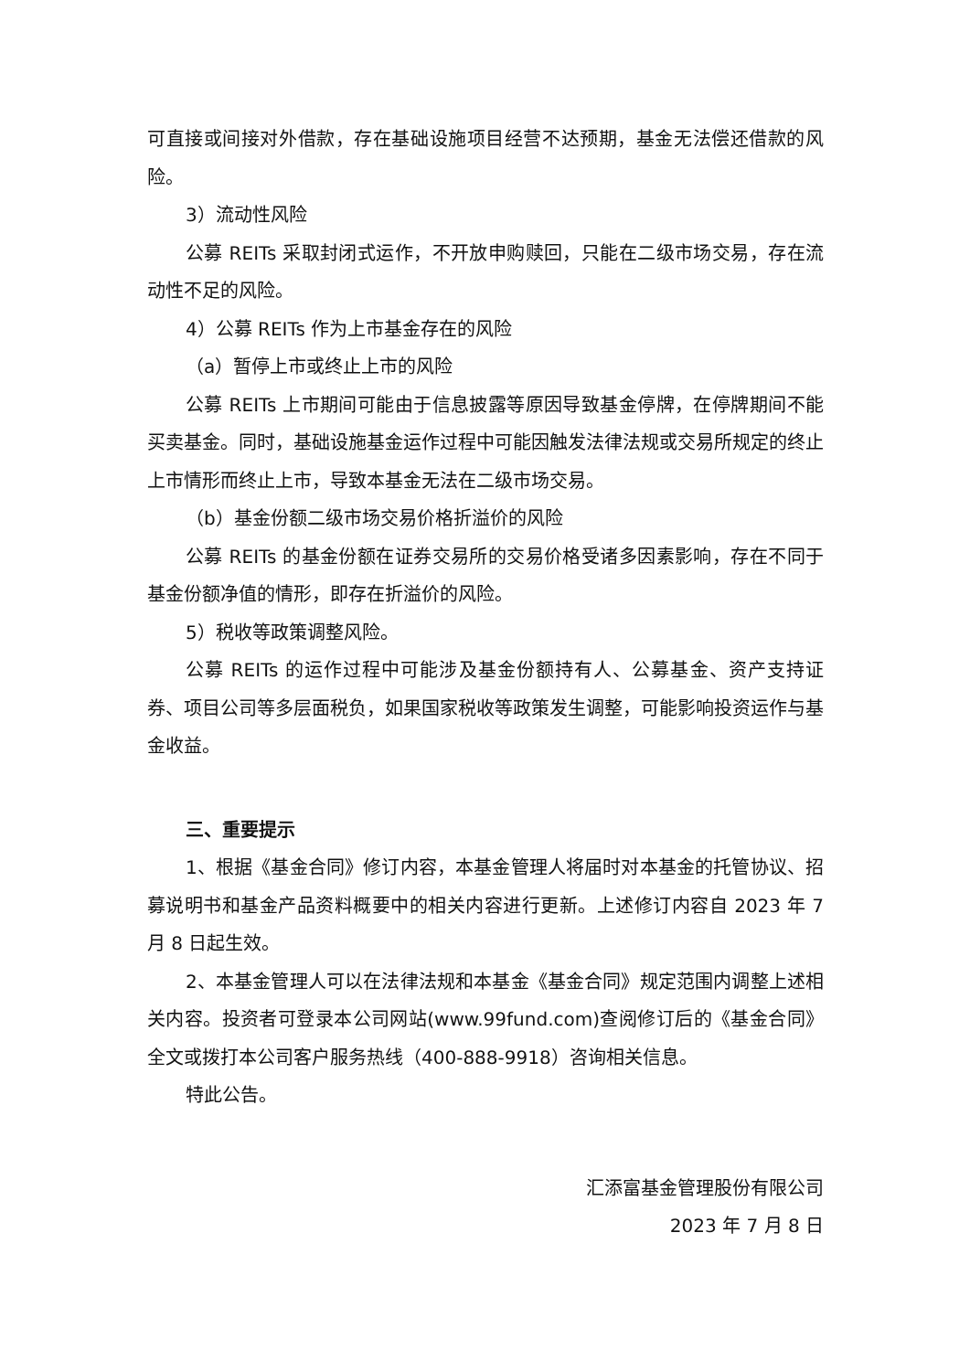可直接或间接对外借款，存在基础设施项目经营不达预期，基金无法偿还借款的风险。
3）流动性风险
公募 REITs 采取封闭式运作，不开放申购赎回，只能在二级市场交易，存在流动性不足的风险。
4）公募 REITs 作为上市基金存在的风险
（a）暂停上市或终止上市的风险
公募 REITs 上市期间可能由于信息披露等原因导致基金停牌，在停牌期间不能买卖基金。同时，基础设施基金运作过程中可能因触发法律法规或交易所规定的终止上市情形而终止上市，导致本基金无法在二级市场交易。
（b）基金份额二级市场交易价格折溢价的风险
公募 REITs 的基金份额在证券交易所的交易价格受诸多因素影响，存在不同于基金份额净值的情形，即存在折溢价的风险。
5）税收等政策调整风险。
公募 REITs 的运作过程中可能涉及基金份额持有人、公募基金、资产支持证券、项目公司等多层面税负，如果国家税收等政策发生调整，可能影响投资运作与基金收益。
三、重要提示
1、根据《基金合同》修订内容，本基金管理人将届时对本基金的托管协议、招募说明书和基金产品资料概要中的相关内容进行更新。上述修订内容自 2023 年 7 月 8 日起生效。
2、本基金管理人可以在法律法规和本基金《基金合同》规定范围内调整上述相关内容。投资者可登录本公司网站(www.99fund.com)查阅修订后的《基金合同》全文或拨打本公司客户服务热线（400-888-9918）咨询相关信息。
特此公告。
汇添富基金管理股份有限公司
2023 年 7 月 8 日